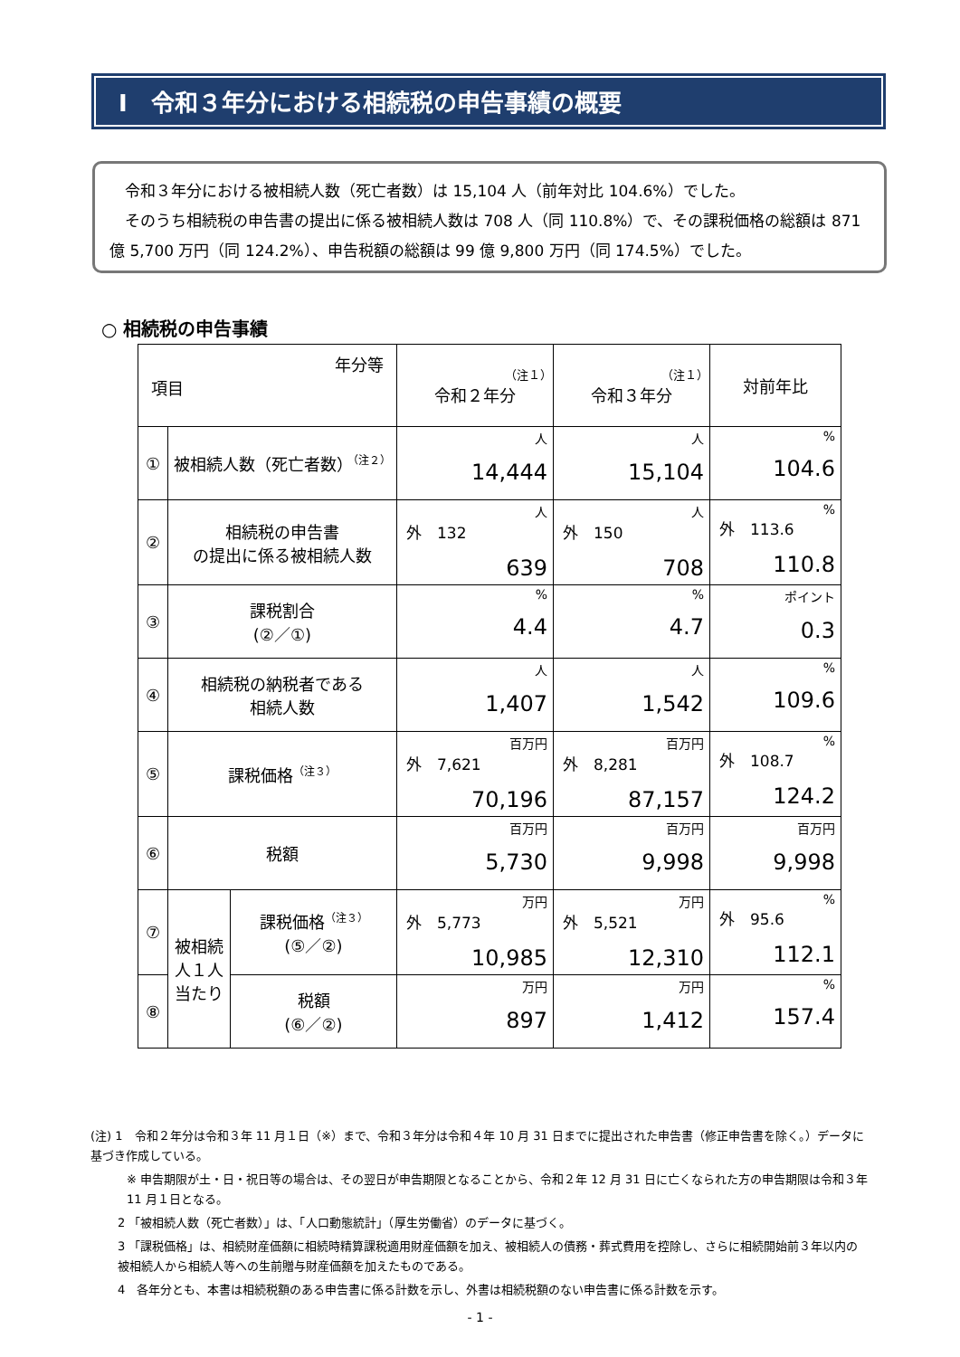Ⅰ　令和３年分における相続税の申告事績の概要
　令和３年分における被相続人数（死亡者数）は 15,104 人（前年対比 104.6%）でした。
　そのうち相続税の申告書の提出に係る被相続人数は 708 人（同 110.8%）で、その課税価格の総額は 871 億 5,700 万円（同 124.2%）、申告税額の総額は 99 億 9,800 万円（同 174.5%）でした。
○ 相続税の申告事績
| 年分等 項目 | | | （注１） 令和２年分 | （注１） 令和３年分 | 対前年比 |
| --- | --- | --- | --- | --- | --- |
| ① | 被相続人数（死亡者数）<sup>（注２）</sup> | | 人 14,444 | 人 15,104 | % 104.6 |
| ② | 相続税の申告書 の提出に係る被相続人数 | | 人 外 132 639 | 人 外 150 708 | % 外 113.6 110.8 |
| ③ | 課税割合 (②／①) | | % 4.4 | % 4.7 | ポイント 0.3 |
| ④ | 相続税の納税者である 相続人数 | | 人 1,407 | 人 1,542 | % 109.6 |
| ⑤ | 課税価格<sup>（注３）</sup> | | 百万円 外 7,621 70,196 | 百万円 外 8,281 87,157 | % 外 108.7 124.2 |
| ⑥ | 税額 | | 百万円 5,730 | 百万円 9,998 | 百万円 9,998 |
| ⑦ | 被相続人１人当たり | 課税価格<sup>（注３）</sup> (⑤／②) | 万円 外 5,773 10,985 | 万円 外 5,521 12,310 | % 外 95.6 112.1 |
| ⑧ | | 税額 (⑥／②) | 万円 897 | 万円 1,412 | % 157.4 |
(注) 1　令和２年分は令和３年 11 月１日（※）まで、令和３年分は令和４年 10 月 31 日までに提出された申告書（修正申告書を除く。）データに基づき作成している。
※ 申告期限が土・日・祝日等の場合は、その翌日が申告期限となることから、令和２年 12 月 31 日に亡くなられた方の申告期限は令和３年 11 月１日となる。
2 「被相続人数（死亡者数）」は、「人口動態統計」（厚生労働省）のデータに基づく。
3 「課税価格」は、相続財産価額に相続時精算課税適用財産価額を加え、被相続人の債務・葬式費用を控除し、さらに相続開始前３年以内の被相続人から相続人等への生前贈与財産価額を加えたものである。
4　各年分とも、本書は相続税額のある申告書に係る計数を示し、外書は相続税額のない申告書に係る計数を示す。
- 1 -